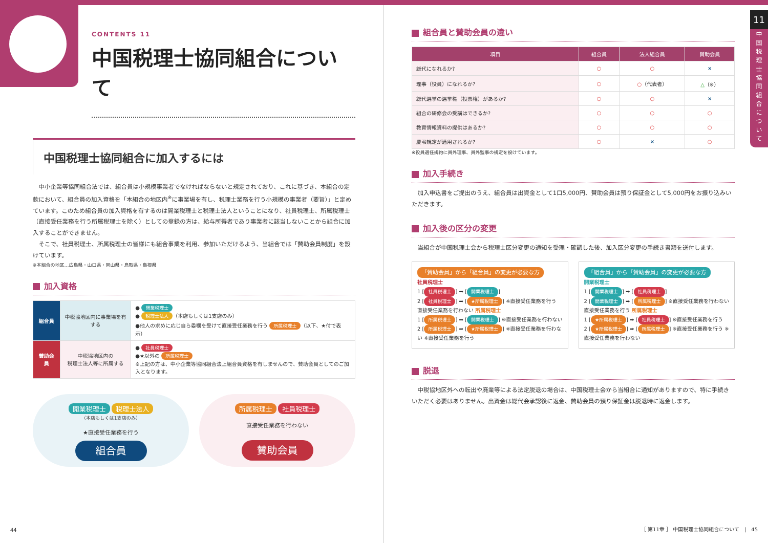CONTENTS 11
中国税理士協同組合について
中国税理士協同組合に加入するには
　中小企業等協同組合法では、組合員は小規模事業者でなければならないと規定されており、これに基づき、本組合の定款において、組合員の加入資格を「本組合の地区内<sup>※</sup>に事業場を有し、税理士業務を行う小規模の事業者（要旨）」と定めています。このため組合員の加入資格を有するのは開業税理士と税理士法人ということになり、社員税理士、所属税理士（直接受任業務を行う所属税理士を除く）としての登録の方は、給与所得者であり事業者に該当しないことから組合に加入することができません。
　そこで、社員税理士、所属税理士の皆様にも組合事業を利用、参加いただけるよう、当組合では「賛助会員制度」を設けています。
※本組合の地区…広島県・山口県・岡山県・鳥取県・島根県
加入資格
| 組合員 | 中税協地区内に事業場を有する | ● 開業税理士 ● 税理士法人 （本店もしくは1支店のみ） ●他人の求めに応じ自ら委嘱を受けて直接受任業務を行う 所属税理士 （以下、★付で表示） |
| 賛助会員 | 中税協地区内の 税理士法人等に所属する | ● 社員税理士 ●★以外の 所属税理士 ※上記の方は、中小企業等協同組合法上組合員資格を有しませんので、賛助会員としてのご加入となります。 |
開業税理士 税理士法人
（本店もしくは1支店のみ）
★直接受任業務を行う
組合員
所属税理士 社員税理士
直接受任業務を行わない
賛助会員
44
11
中
国
税
理
士
協
同
組
合
に
つ
い
て
組合員と賛助会員の違い
| 項目 | 組合員 | 法人組合員 | 賛助会員 |
| --- | --- | --- | --- |
| 総代になれるか? | ○ | ○ | × |
| 理事（役員）になれるか? | ○ | ○ （代表者） | △ （※） |
| 総代選挙の選挙権（投票権）があるか? | ○ | ○ | × |
| 組合の研修会の受講はできるか? | ○ | ○ | ○ |
| 教育情報資料の提供はあるか? | ○ | ○ | ○ |
| 慶弔規定が適用されるか? | ○ | × | ○ |
※役員選任規約に員外理事、員外監事の規定を設けています。
加入手続き
　加入申込書をご提出のうえ、組合員は出資金として1口5,000円、賛助会員は預り保証金として5,000円をお振り込みいただきます。
加入後の区分の変更
　当組合が中国税理士会から税理士区分変更の通知を受理・確認した後、加入区分変更の手続き書類を送付します。
「賛助会員」から「組合員」の変更が必要な方
社員税理士
1 [社員税理士] ➡ [開業税理士]
2 [社員税理士] ➡ [★所属税理士] ※直接受任業務を行う
直接受任業務を行わない 所属税理士
1 [所属税理士] ➡ [開業税理士] ※直接受任業務を行わない
2 [所属税理士] ➡ [★所属税理士] ※直接受任業務を行わない ※直接受任業務を行う
「組合員」から「賛助会員」の変更が必要な方
開業税理士
1 [開業税理士] ➡ [社員税理士]
2 [開業税理士] ➡ [所属税理士] ※直接受任業務を行わない
直接受任業務を行う 所属税理士
1 [★所属税理士] ➡ [社員税理士] ※直接受任業務を行う
2 [★所属税理士] ➡ [所属税理士] ※直接受任業務を行う ※直接受任業務を行わない
脱退
　中税協地区外への転出や廃業等による法定脱退の場合は、中国税理士会から当組合に通知がありますので、特に手続きいただく必要はありません。出資金は総代会承認後に返金、賛助会員の預り保証金は脱退時に返金します。
［ 第11章 ］ 中国税理士協同組合について　|　45